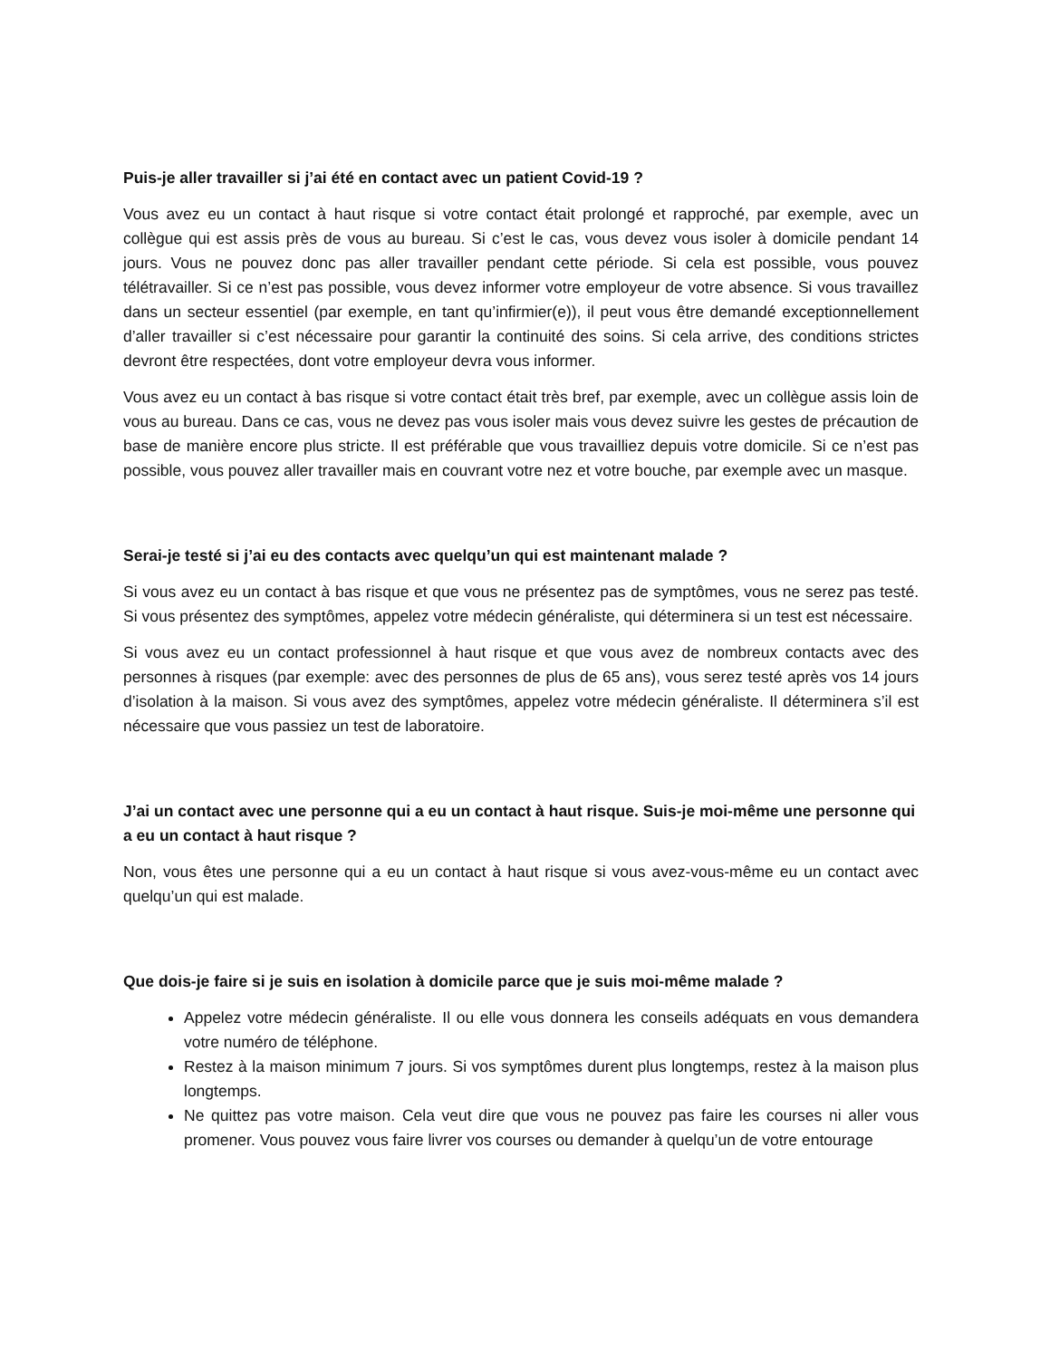Puis-je aller travailler si j’ai été en contact avec un patient Covid-19 ?
Vous avez eu un contact à haut risque si votre contact était prolongé et rapproché, par exemple, avec un collègue qui est assis près de vous au bureau. Si c’est le cas, vous devez vous isoler à domicile pendant 14 jours. Vous ne pouvez donc pas aller travailler pendant cette période. Si cela est possible, vous pouvez télétravailler. Si ce n’est pas possible, vous devez informer votre employeur de votre absence. Si vous travaillez dans un secteur essentiel (par exemple, en tant qu’infirmier(e)), il peut vous être demandé exceptionnellement d’aller travailler si c’est nécessaire pour garantir la continuité des soins. Si cela arrive, des conditions strictes devront être respectées, dont votre employeur devra vous informer.
Vous avez eu un contact à bas risque si votre contact était très bref, par exemple, avec un collègue assis loin de vous au bureau. Dans ce cas, vous ne devez pas vous isoler mais vous devez suivre les gestes de précaution de base de manière encore plus stricte. Il est préférable que vous travailliez depuis votre domicile. Si ce n’est pas possible, vous pouvez aller travailler mais en couvrant votre nez et votre bouche, par exemple avec un masque.
Serai-je testé si j’ai eu des contacts avec quelqu’un qui est maintenant malade ?
Si vous avez eu un contact à bas risque et que vous ne présentez pas de symptômes, vous ne serez pas testé. Si vous présentez des symptômes, appelez votre médecin généraliste, qui déterminera si un test est nécessaire.
Si vous avez eu un contact professionnel à haut risque et que vous avez de nombreux contacts avec des personnes à risques (par exemple: avec des personnes de plus de 65 ans), vous serez testé après vos 14 jours d’isolation à la maison. Si vous avez des symptômes, appelez votre médecin généraliste. Il déterminera s’il est nécessaire que vous passiez un test de laboratoire.
J’ai un contact avec une personne qui a eu un contact à haut risque. Suis-je moi-même une personne qui a eu un contact à haut risque ?
Non, vous êtes une personne qui a eu un contact à haut risque si vous avez-vous-même eu un contact avec quelqu’un qui est malade.
Que dois-je faire si je suis en isolation à domicile parce que je suis moi-même malade ?
Appelez votre médecin généraliste. Il ou elle vous donnera les conseils adéquats en vous demandera votre numéro de téléphone.
Restez à la maison minimum 7 jours. Si vos symptômes durent plus longtemps, restez à la maison plus longtemps.
Ne quittez pas votre maison. Cela veut dire que vous ne pouvez pas faire les courses ni aller vous promener. Vous pouvez vous faire livrer vos courses ou demander à quelqu’un de votre entourage